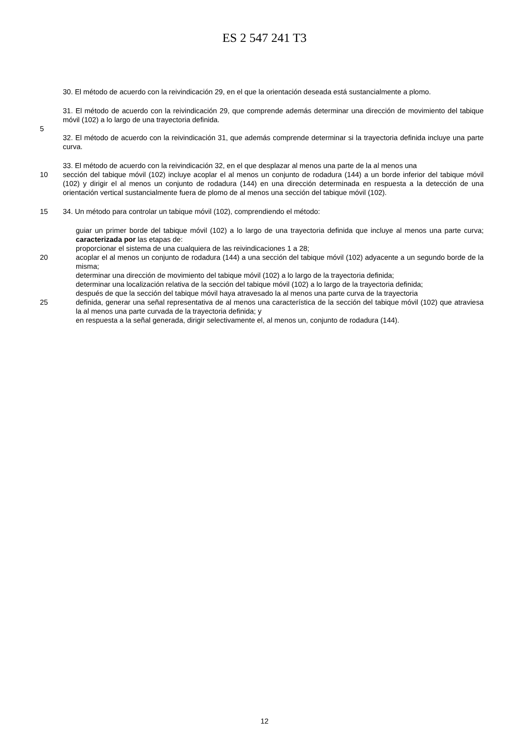ES 2 547 241 T3
30. El método de acuerdo con la reivindicación 29, en el que la orientación deseada está sustancialmente a plomo.
31. El método de acuerdo con la reivindicación 29, que comprende además determinar una dirección de movimiento del tabique móvil (102) a lo largo de una trayectoria definida.
5
32. El método de acuerdo con la reivindicación 31, que además comprende determinar si la trayectoria definida incluye una parte curva.
33. El método de acuerdo con la reivindicación 32, en el que desplazar al menos una parte de la al menos una
10 sección del tabique móvil (102) incluye acoplar el al menos un conjunto de rodadura (144) a un borde inferior del tabique móvil (102) y dirigir el al menos un conjunto de rodadura (144) en una dirección determinada en respuesta a la detección de una orientación vertical sustancialmente fuera de plomo de al menos una sección del tabique móvil (102).
15 34. Un método para controlar un tabique móvil (102), comprendiendo el método:
guiar un primer borde del tabique móvil (102) a lo largo de una trayectoria definida que incluye al menos una parte curva; caracterizada por las etapas de:
proporcionar el sistema de una cualquiera de las reivindicaciones 1 a 28;
20 acoplar el al menos un conjunto de rodadura (144) a una sección del tabique móvil (102) adyacente a un segundo borde de la misma;
determinar una dirección de movimiento del tabique móvil (102) a lo largo de la trayectoria definida;
determinar una localización relativa de la sección del tabique móvil (102) a lo largo de la trayectoria definida;
después de que la sección del tabique móvil haya atravesado la al menos una parte curva de la trayectoria
25 definida, generar una señal representativa de al menos una característica de la sección del tabique móvil (102) que atraviesa la al menos una parte curvada de la trayectoria definida; y
en respuesta a la señal generada, dirigir selectivamente el, al menos un, conjunto de rodadura (144).
12